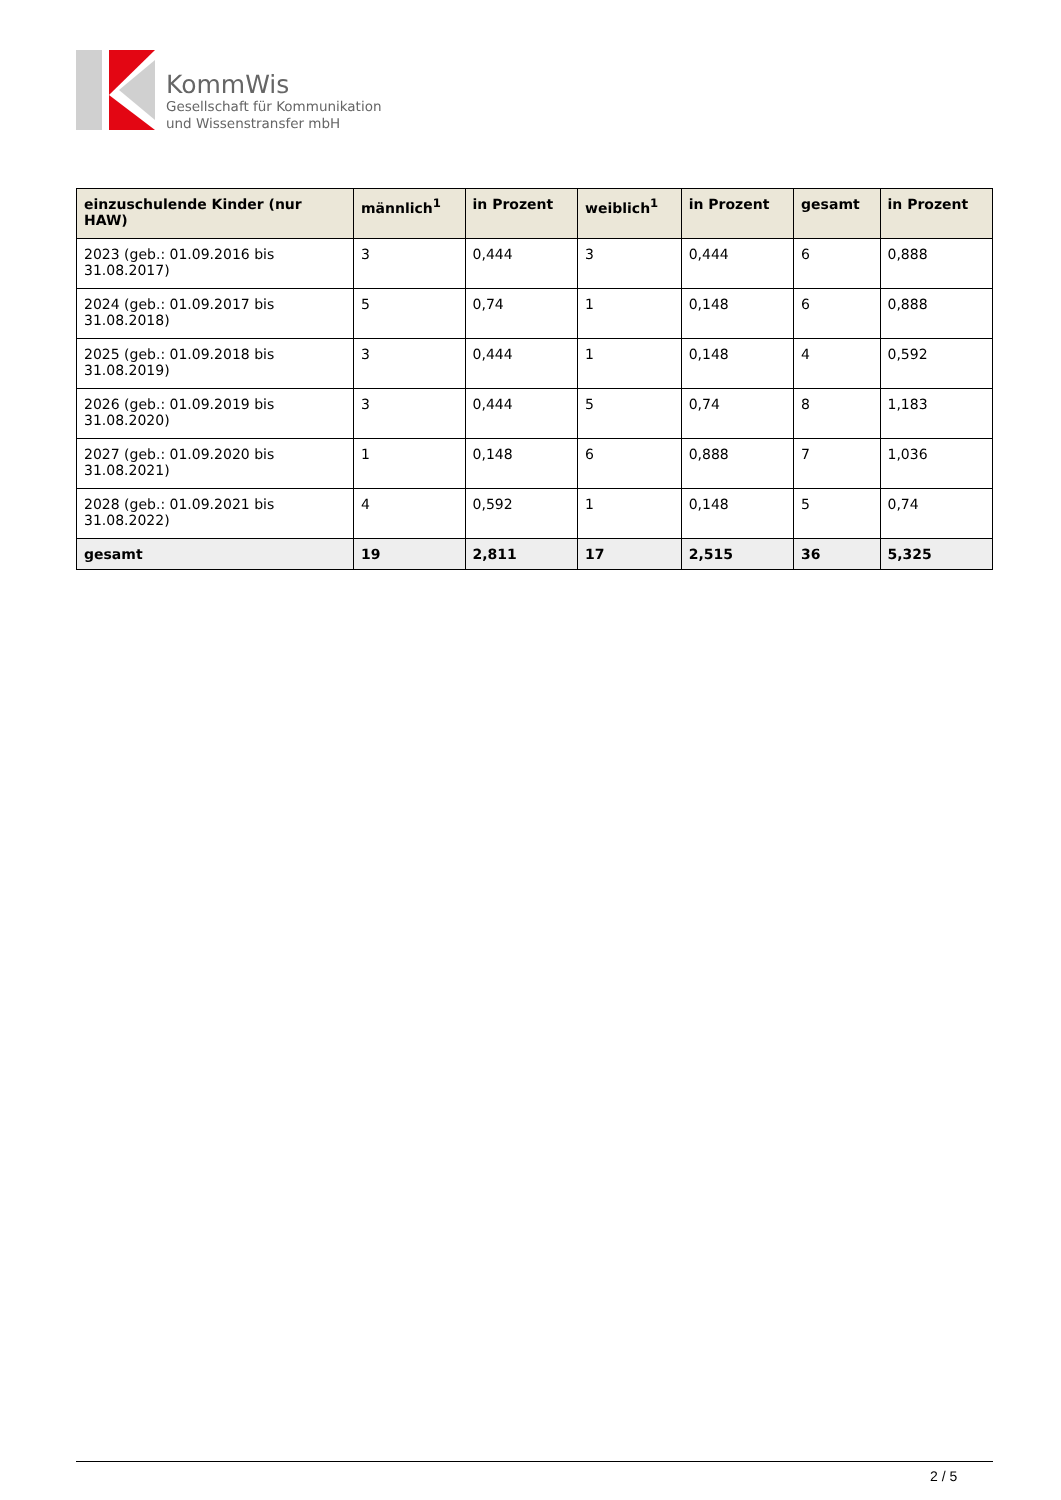KommWis
Gesellschaft für Kommunikation
und Wissenstransfer mbH
| einzuschulende Kinder (nur HAW) | männlich<sup>1</sup> | in Prozent | weiblich<sup>1</sup> | in Prozent | gesamt | in Prozent |
| --- | --- | --- | --- | --- | --- | --- |
| 2023 (geb.: 01.09.2016 bis 31.08.2017) | 3 | 0,444 | 3 | 0,444 | 6 | 0,888 |
| 2024 (geb.: 01.09.2017 bis 31.08.2018) | 5 | 0,74 | 1 | 0,148 | 6 | 0,888 |
| 2025 (geb.: 01.09.2018 bis 31.08.2019) | 3 | 0,444 | 1 | 0,148 | 4 | 0,592 |
| 2026 (geb.: 01.09.2019 bis 31.08.2020) | 3 | 0,444 | 5 | 0,74 | 8 | 1,183 |
| 2027 (geb.: 01.09.2020 bis 31.08.2021) | 1 | 0,148 | 6 | 0,888 | 7 | 1,036 |
| 2028 (geb.: 01.09.2021 bis 31.08.2022) | 4 | 0,592 | 1 | 0,148 | 5 | 0,74 |
| gesamt | 19 | 2,811 | 17 | 2,515 | 36 | 5,325 |
2 / 5